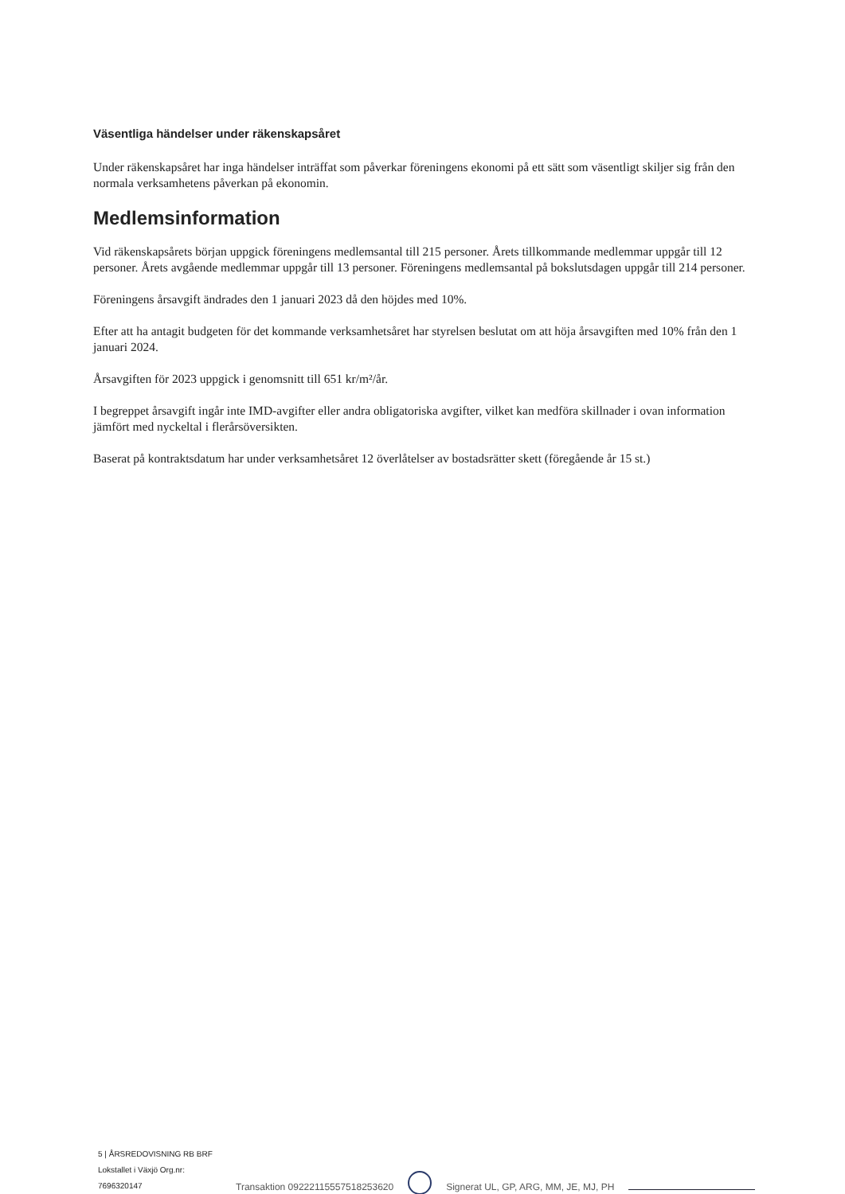Väsentliga händelser under räkenskapsåret
Under räkenskapsåret har inga händelser inträffat som påverkar föreningens ekonomi på ett sätt som väsentligt skiljer sig från den normala verksamhetens påverkan på ekonomin.
Medlemsinformation
Vid räkenskapsårets början uppgick föreningens medlemsantal till 215 personer. Årets tillkommande medlemmar uppgår till 12 personer. Årets avgående medlemmar uppgår till 13 personer. Föreningens medlemsantal på bokslutsdagen uppgår till 214 personer.
Föreningens årsavgift ändrades den 1 januari 2023 då den höjdes med 10%.
Efter att ha antagit budgeten för det kommande verksamhetsåret har styrelsen beslutat om att höja årsavgiften med 10% från den 1 januari 2024.
Årsavgiften för 2023 uppgick i genomsnitt till 651 kr/m²/år.
I begreppet årsavgift ingår inte IMD-avgifter eller andra obligatoriska avgifter, vilket kan medföra skillnader i ovan information jämfört med nyckeltal i flerårsöversikten.
Baserat på kontraktsdatum har under verksamhetsåret 12 överlåtelser av bostadsrätter skett (föregående år 15 st.)
5 | ÅRSREDOVISNING RB BRF Lokstallet i Växjö Org.nr: 7696320147
Transaktion 09222115557518253620
Signerat UL, GP, ARG, MM, JE, MJ, PH